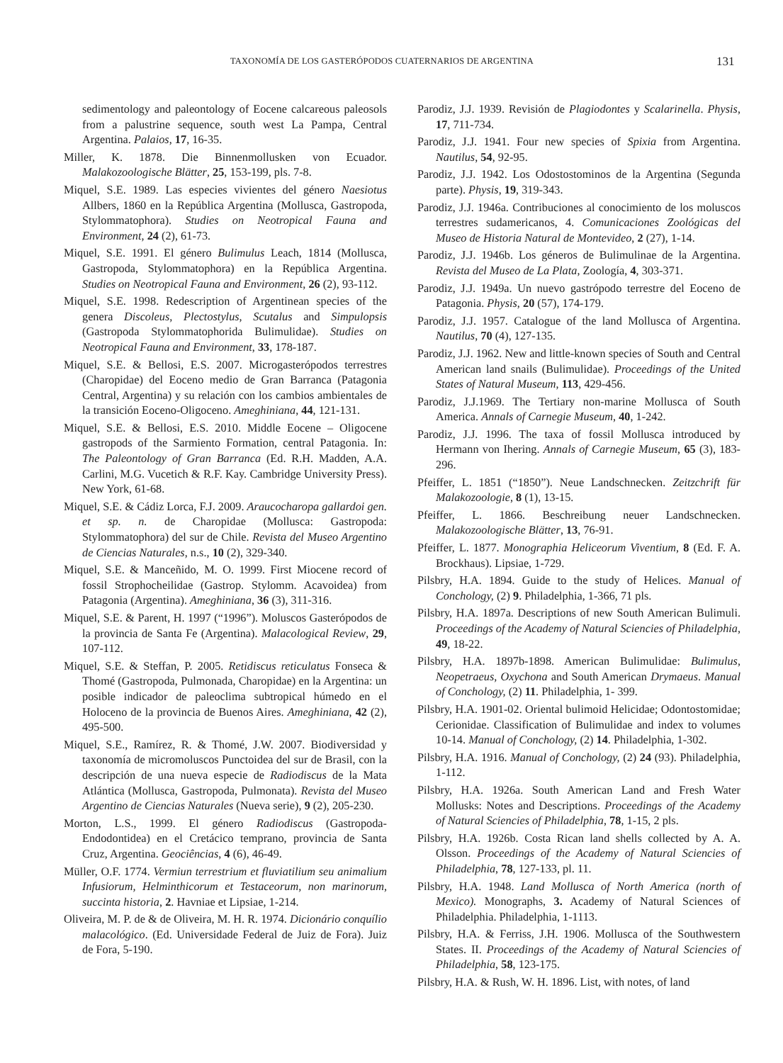TAXONOMÍA DE LOS GASTERÓPODOS CUATERNARIOS DE ARGENTINA 131
sedimentology and paleontology of Eocene calcareous paleosols from a palustrine sequence, south west La Pampa, Central Argentina. Palaios, 17, 16-35.
Miller, K. 1878. Die Binnenmollusken von Ecuador. Malakozoologische Blätter, 25, 153-199, pls. 7-8.
Miquel, S.E. 1989. Las especies vivientes del género Naesiotus Allbers, 1860 en la República Argentina (Mollusca, Gastropoda, Stylommatophora). Studies on Neotropical Fauna and Environment, 24 (2), 61-73.
Miquel, S.E. 1991. El género Bulimulus Leach, 1814 (Mollusca, Gastropoda, Stylommatophora) en la República Argentina. Studies on Neotropical Fauna and Environment, 26 (2), 93-112.
Miquel, S.E. 1998. Redescription of Argentinean species of the genera Discoleus, Plectostylus, Scutalus and Simpulopsis (Gastropoda Stylommatophorida Bulimulidae). Studies on Neotropical Fauna and Environment, 33, 178-187.
Miquel, S.E. & Bellosi, E.S. 2007. Microgasterópodos terrestres (Charopidae) del Eoceno medio de Gran Barranca (Patagonia Central, Argentina) y su relación con los cambios ambientales de la transición Eoceno-Oligoceno. Ameghiniana, 44, 121-131.
Miquel, S.E. & Bellosi, E.S. 2010. Middle Eocene – Oligocene gastropods of the Sarmiento Formation, central Patagonia. In: The Paleontology of Gran Barranca (Ed. R.H. Madden, A.A. Carlini, M.G. Vucetich & R.F. Kay. Cambridge University Press). New York, 61-68.
Miquel, S.E. & Cádiz Lorca, F.J. 2009. Araucocharopa gallardoi gen. et sp. n. de Charopidae (Mollusca: Gastropoda: Stylommatophora) del sur de Chile. Revista del Museo Argentino de Ciencias Naturales, n.s., 10 (2), 329-340.
Miquel, S.E. & Manceñido, M. O. 1999. First Miocene record of fossil Strophocheilidae (Gastrop. Stylomm. Acavoidea) from Patagonia (Argentina). Ameghiniana, 36 (3), 311-316.
Miquel, S.E. & Parent, H. 1997 (“1996”). Moluscos Gasterópodos de la provincia de Santa Fe (Argentina). Malacological Review, 29, 107-112.
Miquel, S.E. & Steffan, P. 2005. Retidiscus reticulatus Fonseca & Thomé (Gastropoda, Pulmonada, Charopidae) en la Argentina: un posible indicador de paleoclima subtropical húmedo en el Holoceno de la provincia de Buenos Aires. Ameghiniana, 42 (2), 495-500.
Miquel, S.E., Ramírez, R. & Thomé, J.W. 2007. Biodiversidad y taxonomía de micromoluscos Punctoidea del sur de Brasil, con la descripción de una nueva especie de Radiodiscus de la Mata Atlántica (Mollusca, Gastropoda, Pulmonata). Revista del Museo Argentino de Ciencias Naturales (Nueva serie), 9 (2), 205-230.
Morton, L.S., 1999. El género Radiodiscus (Gastropoda-Endodontidea) en el Cretácico temprano, provincia de Santa Cruz, Argentina. Geociências, 4 (6), 46-49.
Müller, O.F. 1774. Vermiun terrestrium et fluviatilium seu animalium Infusiorum, Helminthicorum et Testaceorum, non marinorum, succinta historia, 2. Havniae et Lipsiae, 1-214.
Oliveira, M. P. de & de Oliveira, M. H. R. 1974. Dicionário conquílio malacológico. (Ed. Universidade Federal de Juiz de Fora). Juiz de Fora, 5-190.
Parodiz, J.J. 1939. Revisión de Plagiodontes y Scalarinella. Physis, 17, 711-734.
Parodiz, J.J. 1941. Four new species of Spixia from Argentina. Nautilus, 54, 92-95.
Parodiz, J.J. 1942. Los Odostostominos de la Argentina (Segunda parte). Physis, 19, 319-343.
Parodiz, J.J. 1946a. Contribuciones al conocimiento de los moluscos terrestres sudamericanos, 4. Comunicaciones Zoológicas del Museo de Historia Natural de Montevideo, 2 (27), 1-14.
Parodiz, J.J. 1946b. Los géneros de Bulimulinae de la Argentina. Revista del Museo de La Plata, Zoología, 4, 303-371.
Parodiz, J.J. 1949a. Un nuevo gastrópodo terrestre del Eoceno de Patagonia. Physis, 20 (57), 174-179.
Parodiz, J.J. 1957. Catalogue of the land Mollusca of Argentina. Nautilus, 70 (4), 127-135.
Parodiz, J.J. 1962. New and little-known species of South and Central American land snails (Bulimulidae). Proceedings of the United States of Natural Museum, 113, 429-456.
Parodiz, J.J.1969. The Tertiary non-marine Mollusca of South America. Annals of Carnegie Museum, 40, 1-242.
Parodiz, J.J. 1996. The taxa of fossil Mollusca introduced by Hermann von Ihering. Annals of Carnegie Museum, 65 (3), 183-296.
Pfeiffer, L. 1851 (“1850”). Neue Landschnecken. Zeitzchrift für Malakozoologie, 8 (1), 13-15.
Pfeiffer, L. 1866. Beschreibung neuer Landschnecken. Malakozoologische Blätter, 13, 76-91.
Pfeiffer, L. 1877. Monographia Heliceorum Viventium, 8 (Ed. F. A. Brockhaus). Lipsiae, 1-729.
Pilsbry, H.A. 1894. Guide to the study of Helices. Manual of Conchology, (2) 9. Philadelphia, 1-366, 71 pls.
Pilsbry, H.A. 1897a. Descriptions of new South American Bulimuli. Proceedings of the Academy of Natural Sciencies of Philadelphia, 49, 18-22.
Pilsbry, H.A. 1897b-1898. American Bulimulidae: Bulimulus, Neopetraeus, Oxychona and South American Drymaeus. Manual of Conchology, (2) 11. Philadelphia, 1- 399.
Pilsbry, H.A. 1901-02. Oriental bulimoid Helicidae; Odontostomidae; Cerionidae. Classification of Bulimulidae and index to volumes 10-14. Manual of Conchology, (2) 14. Philadelphia, 1-302.
Pilsbry, H.A. 1916. Manual of Conchology, (2) 24 (93). Philadelphia, 1-112.
Pilsbry, H.A. 1926a. South American Land and Fresh Water Mollusks: Notes and Descriptions. Proceedings of the Academy of Natural Sciencies of Philadelphia, 78, 1-15, 2 pls.
Pilsbry, H.A. 1926b. Costa Rican land shells collected by A. A. Olsson. Proceedings of the Academy of Natural Sciencies of Philadelphia, 78, 127-133, pl. 11.
Pilsbry, H.A. 1948. Land Mollusca of North America (north of Mexico). Monographs, 3. Academy of Natural Sciences of Philadelphia. Philadelphia, 1-1113.
Pilsbry, H.A. & Ferriss, J.H. 1906. Mollusca of the Southwestern States. II. Proceedings of the Academy of Natural Sciencies of Philadelphia, 58, 123-175.
Pilsbry, H.A. & Rush, W. H. 1896. List, with notes, of land